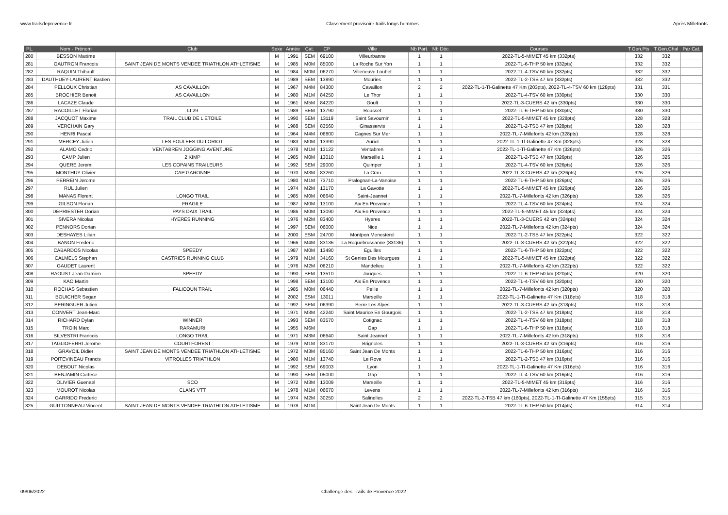www.trailsdeprovence.fr Classement provisoire trails longs hommes Après Millefonts
| PL. | Nom - Prénom | Club | Sexe | Année | Cat. | CP | Ville | Nb Part. | Nb Déc. | Courses | T.Gen.Pts | T.Gen.Chal | Par Cat. |
| --- | --- | --- | --- | --- | --- | --- | --- | --- | --- | --- | --- | --- | --- |
| 280 | BESSON Maxime | | M | 1991 | SEM | 69100 | Villeurbanne | 1 | 1 | 2022-TL-5-MIMET 45 km (332pts) | 332 | 332 | |
| 281 | GAUTRON Francois | SAINT JEAN DE MONTS VENDEE TRIATHLON ATHLETISME | M | 1985 | M0M | 85000 | La Roche Sur Yon | 1 | 1 | 2022-TL-6-THP 50 km (332pts) | 332 | 332 | |
| 282 | RAQUIN Thibault | | M | 1984 | M0M | 06270 | Villeneuve Loubet | 1 | 1 | 2022-TL-4-TSV 60 km (332pts) | 332 | 332 | |
| 283 | DAUTHUEY-LAURENT Bastien | | M | 1989 | SEM | 13890 | Mouries | 1 | 1 | 2022-TL-2-TSB 47 km (332pts) | 332 | 332 | |
| 284 | PELLOUX Christian | AS CAVAILLON | M | 1967 | M4M | 84300 | Cavaillon | 2 | 2 | 2022-TL-1-Tl-Galinette 47 Km (203pts), 2022-TL-4-TSV 60 km (128pts) | 331 | 331 | |
| 285 | BROCHIER Benoit | AS CAVAILLON | M | 1980 | M1M | 84250 | Le Thor | 1 | 1 | 2022-TL-4-TSV 60 km (330pts) | 330 | 330 | |
| 286 | LACAZE Claude | | M | 1961 | M5M | 84220 | Goult | 1 | 1 | 2022-TL-3-CUERS 42 km (330pts) | 330 | 330 | |
| 287 | RACOILLET Florian | LI 29 | M | 1989 | SEM | 13790 | Rousset | 1 | 1 | 2022-TL-6-THP 50 km (330pts) | 330 | 330 | |
| 288 | JACQUOT Maxime | TRAIL CLUB DE L ETOILE | M | 1990 | SEM | 13119 | Saint Savournin | 1 | 1 | 2022-TL-5-MIMET 45 km (328pts) | 328 | 328 | |
| 289 | VERCHAIN Gary | | M | 1988 | SEM | 83560 | Ginasservis | 1 | 1 | 2022-TL-2-TSB 47 km (328pts) | 328 | 328 | |
| 290 | HENRI Pascal | | M | 1964 | M4M | 06800 | Cagnes Sur Mer | 1 | 1 | 2022-TL-7-Millefonts 42 km (328pts) | 328 | 328 | |
| 291 | MERCEY Julien | LES FOULEES DU LORIOT | M | 1983 | M0M | 13390 | Auriol | 1 | 1 | 2022-TL-1-Tl-Galinette 47 Km (328pts) | 328 | 328 | |
| 292 | ALAMO Cedric | VENTABREN JOGGING AVENTURE | M | 1978 | M1M | 13122 | Ventabren | 1 | 1 | 2022-TL-1-Tl-Galinette 47 Km (326pts) | 326 | 326 | |
| 293 | CAMP Julien | 2 KIMP | M | 1985 | M0M | 13010 | Marseille 1 | 1 | 1 | 2022-TL-2-TSB 47 km (326pts) | 326 | 326 | |
| 294 | QUERE Jeremi | LES COPAINS TRAILEURS | M | 1992 | SEM | 29000 | Quimper | 1 | 1 | 2022-TL-4-TSV 60 km (326pts) | 326 | 326 | |
| 295 | MONTHUY Olivier | CAP GARONNE | M | 1970 | M3M | 83260 | La Crau | 1 | 1 | 2022-TL-3-CUERS 42 km (326pts) | 326 | 326 | |
| 296 | PERREIN Jerome | | M | 1980 | M1M | 73710 | Pralognan-La-Vanoise | 1 | 1 | 2022-TL-6-THP 50 km (326pts) | 326 | 326 | |
| 297 | RUL Julien | | M | 1974 | M2M | 13170 | La Gavotte | 1 | 1 | 2022-TL-5-MIMET 45 km (326pts) | 326 | 326 | |
| 298 | MANAS Florent | LONGO TRA!L | M | 1985 | M0M | 06640 | Saint-Jeannet | 1 | 1 | 2022-TL-7-Millefonts 42 km (326pts) | 326 | 326 | |
| 299 | GILSON Florian | FRAGILE | M | 1987 | M0M | 13100 | Aix En Provence | 1 | 1 | 2022-TL-4-TSV 60 km (324pts) | 324 | 324 | |
| 300 | DEPRIESTER Dorian | PAYS DAIX TRAIL | M | 1986 | M0M | 13090 | Aix En Provence | 1 | 1 | 2022-TL-5-MIMET 45 km (324pts) | 324 | 324 | |
| 301 | SIVERA Nicolas | HYERES RUNNING | M | 1976 | M2M | 83400 | Hyeres | 1 | 1 | 2022-TL-3-CUERS 42 km (324pts) | 324 | 324 | |
| 302 | PENNORS Dorian | | M | 1997 | SEM | 06000 | Nice | 1 | 1 | 2022-TL-7-Millefonts 42 km (324pts) | 324 | 324 | |
| 303 | DESHAYES Lilian | | M | 2000 | ESM | 24700 | Montpon Menesterol | 1 | 1 | 2022-TL-2-TSB 47 km (322pts) | 322 | 322 | |
| 304 | BANON Frederic | | M | 1966 | M4M | 83136 | La Roquebrussanne (83136) | 1 | 1 | 2022-TL-3-CUERS 42 km (322pts) | 322 | 322 | |
| 305 | CABARDOS Nicolas | SPEEDY | M | 1987 | M0M | 13490 | Eguilles | 1 | 1 | 2022-TL-6-THP 50 km (322pts) | 322 | 322 | |
| 306 | CALMELS Stephan | CASTRIES RUNNING CLUB | M | 1979 | M1M | 34160 | St Genies Des Mourgues | 1 | 1 | 2022-TL-5-MIMET 45 km (322pts) | 322 | 322 | |
| 307 | GAUDET Laurent | | M | 1976 | M2M | 06210 | Mandelieu | 1 | 1 | 2022-TL-7-Millefonts 42 km (322pts) | 322 | 322 | |
| 308 | RAOUST Jean-Damien | SPEEDY | M | 1990 | SEM | 13510 | Jouques | 1 | 1 | 2022-TL-6-THP 50 km (320pts) | 320 | 320 | |
| 309 | KAO Martin | | M | 1998 | SEM | 13100 | Aix En Provence | 1 | 1 | 2022-TL-4-TSV 60 km (320pts) | 320 | 320 | |
| 310 | ROCHAS Sebastien | FALICOUN TRAIL | M | 1985 | M0M | 06440 | Peille | 1 | 1 | 2022-TL-7-Millefonts 42 km (320pts) | 320 | 320 | |
| 311 | BOUICHER Segan | | M | 2002 | ESM | 13011 | Marseille | 1 | 1 | 2022-TL-1-Tl-Galinette 47 Km (318pts) | 318 | 318 | |
| 312 | BERINGUER Julien | | M | 1992 | SEM | 06390 | Berre Les Alpes | 1 | 1 | 2022-TL-3-CUERS 42 km (318pts) | 318 | 318 | |
| 313 | CONVERT Jean-Marc | | M | 1971 | M3M | 42240 | Saint Maurice En Gourgois | 1 | 1 | 2022-TL-2-TSB 47 km (318pts) | 318 | 318 | |
| 314 | RICHARD Dylan | WINNER | M | 1993 | SEM | 83570 | Cotignac | 1 | 1 | 2022-TL-4-TSV 60 km (318pts) | 318 | 318 | |
| 315 | TROIN Marc | RARAMURI | M | 1955 | M6M | | Gap | 1 | 1 | 2022-TL-6-THP 50 km (318pts) | 318 | 318 | |
| 316 | SILVESTRI Francois | LONGO TRA!L | M | 1971 | M3M | 06640 | Saint Jeannet | 1 | 1 | 2022-TL-7-Millefonts 42 km (318pts) | 318 | 318 | |
| 317 | TAGLIOFERRI Jerome | COURTFOREST | M | 1979 | M1M | 83170 | Brignoles | 1 | 1 | 2022-TL-3-CUERS 42 km (316pts) | 316 | 316 | |
| 318 | GRAVOIL Didier | SAINT JEAN DE MONTS VENDEE TRIATHLON ATHLETISME | M | 1972 | M3M | 85160 | Saint Jean De Monts | 1 | 1 | 2022-TL-6-THP 50 km (316pts) | 316 | 316 | |
| 319 | POITEVINEAU Francis | VITROLLES TRIATHLON | M | 1980 | M1M | 13740 | Le Rove | 1 | 1 | 2022-TL-2-TSB 47 km (316pts) | 316 | 316 | |
| 320 | DEBOUT Nicolas | | M | 1992 | SEM | 69003 | Lyon | 1 | 1 | 2022-TL-1-Tl-Galinette 47 Km (316pts) | 316 | 316 | |
| 321 | BENJAMIN Cortese | | M | 1990 | SEM | 05000 | Gap | 1 | 1 | 2022-TL-4-TSV 60 km (316pts) | 316 | 316 | |
| 322 | OLIVIER Guenael | SCO | M | 1972 | M3M | 13009 | Marseille | 1 | 1 | 2022-TL-5-MIMET 45 km (316pts) | 316 | 316 | |
| 323 | MOUROT Nicolas | CLANS VTT | M | 1978 | M1M | 06670 | Levens | 1 | 1 | 2022-TL-7-Millefonts 42 km (316pts) | 316 | 316 | |
| 324 | GARRIDO Frederic | | M | 1974 | M2M | 30250 | Salinelles | 2 | 2 | 2022-TL-2-TSB 47 km (160pts), 2022-TL-1-Tl-Galinette 47 Km (155pts) | 315 | 315 | |
| 325 | GUITTONNEAU Vincent | SAINT JEAN DE MONTS VENDEE TRIATHLON ATHLETISME | M | 1978 | M1M | | Saint Jean De Monts | 1 | 1 | 2022-TL-6-THP 50 km (314pts) | 314 | 314 | |
09/06/2022 Challenge des Trails de Provence 2022